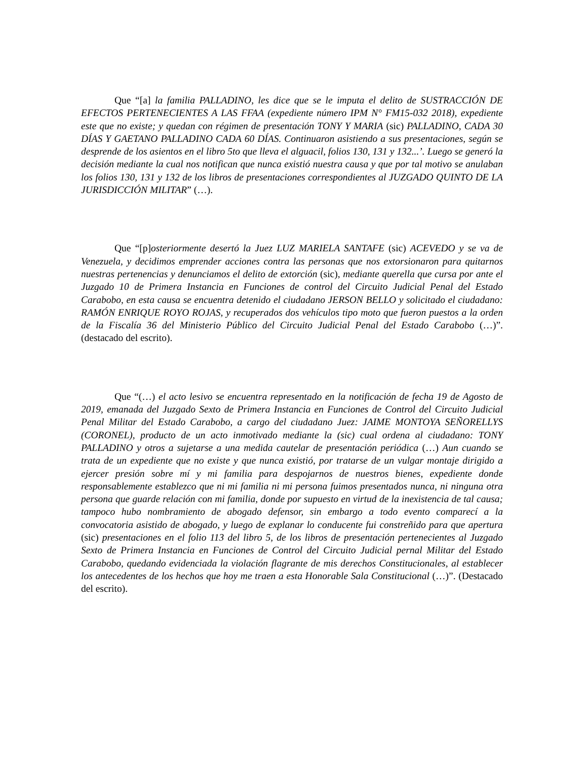Que “[a] la familia PALLADINO, les dice que se le imputa el delito de SUSTRACCIÓN DE EFECTOS PERTENECIENTES A LAS FFAA (expediente número IPM N° FM15-032 2018), expediente este que no existe; y quedan con régimen de presentación TONY Y MARIA (sic) PALLADINO, CADA 30 DÍAS Y GAETANO PALLADINO CADA 60 DÍAS. Continuaron asistiendo a sus presentaciones, según se desprende de los asientos en el libro 5to que lleva el alguacil, folios 130, 131 y 132...’. Luego se generó la decisión mediante la cual nos notifican que nunca existió nuestra causa y que por tal motivo se anulaban los folios 130, 131 y 132 de los libros de presentaciones correspondientes al JUZGADO QUINTO DE LA JURISDICCIÓN MILITAR” (…).
Que “[p]osteriormente desertó la Juez LUZ MARIELA SANTAFE (sic) ACEVEDO y se va de Venezuela, y decidimos emprender acciones contra las personas que nos extorsionaron para quitarnos nuestras pertenencias y denunciamos el delito de extorción (sic), mediante querella que cursa por ante el Juzgado 10 de Primera Instancia en Funciones de control del Circuito Judicial Penal del Estado Carabobo, en esta causa se encuentra detenido el ciudadano JERSON BELLO y solicitado el ciudadano: RAMÓN ENRIQUE ROYO ROJAS, y recuperados dos vehículos tipo moto que fueron puestos a la orden de la Fiscalía 36 del Ministerio Público del Circuito Judicial Penal del Estado Carabobo (…)”.(destacado del escrito).
Que “(…) el acto lesivo se encuentra representado en la notificación de fecha 19 de Agosto de 2019, emanada del Juzgado Sexto de Primera Instancia en Funciones de Control del Circuito Judicial Penal Militar del Estado Carabobo, a cargo del ciudadano Juez: JAIME MONTOYA SEÑORELLYS (CORONEL), producto de un acto inmotivado mediante la (sic) cual ordena al ciudadano: TONY PALLADINO y otros a sujetarse a una medida cautelar de presentación periódica (…) Aun cuando se trata de un expediente que no existe y que nunca existió, por tratarse de un vulgar montaje dirigido a ejercer presión sobre mí y mi familia para despojarnos de nuestros bienes, expediente donde responsablemente establezco que ni mi familia ni mi persona fuimos presentados nunca, ni ninguna otra persona que guarde relación con mi familia, donde por supuesto en virtud de la inexistencia de tal causa; tampoco hubo nombramiento de abogado defensor, sin embargo a todo evento comparecí a la convocatoria asistido de abogado, y luego de explanar lo conducente fui constreñido para que apertura (sic) presentaciones en el folio 113 del libro 5, de los libros de presentación pertenecientes al Juzgado Sexto de Primera Instancia en Funciones de Control del Circuito Judicial pernal Militar del Estado Carabobo, quedando evidenciada la violación flagrante de mis derechos Constitucionales, al establecer los antecedentes de los hechos que hoy me traen a esta Honorable Sala Constitucional (…)”. (Destacado del escrito).